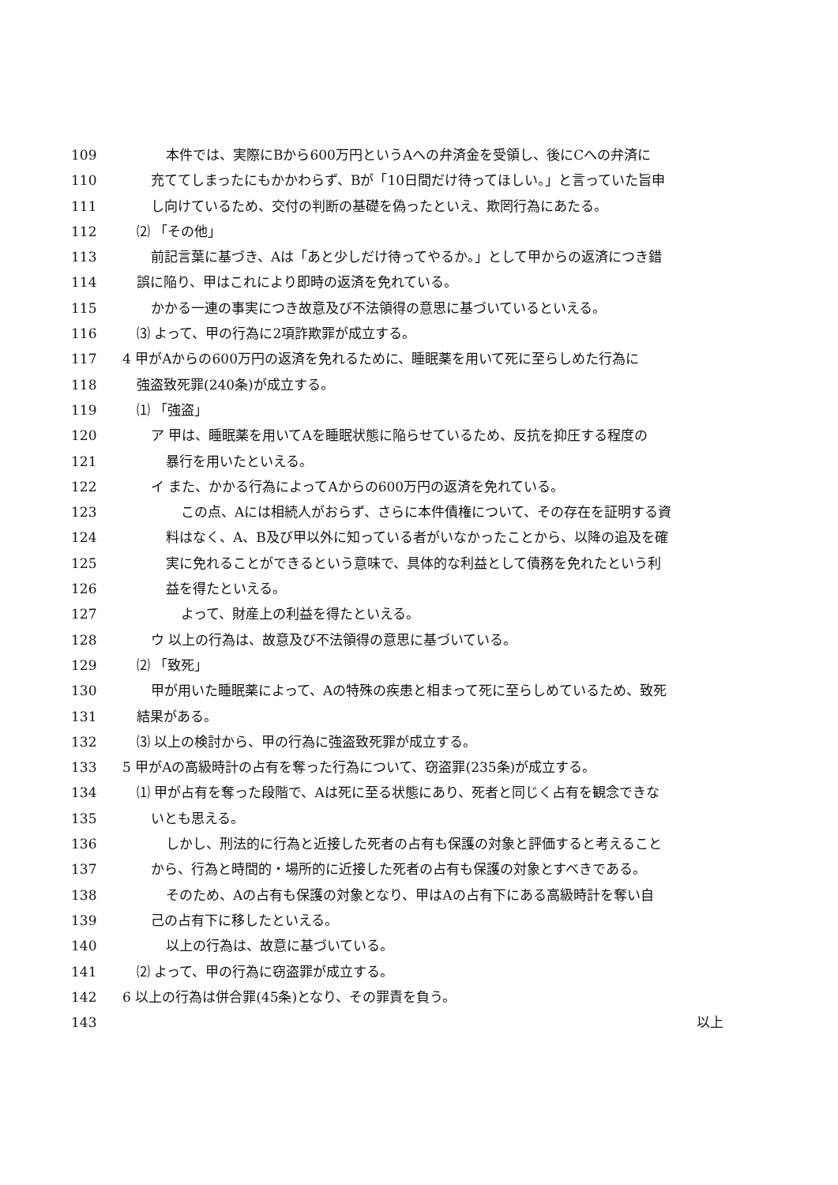109 本件では、実際にBから600万円というAへの弁済金を受領し、後にCへの弁済に
110 充ててしまったにもかかわらず、Bが「10日間だけ待ってほしい。」と言っていた旨申
111 し向けているため、交付の判断の基礎を偽ったといえ、欺罔行為にあたる。
112 ⑵ 「その他」
113 前記言葉に基づき、Aは「あと少しだけ待ってやるか。」として甲からの返済につき錯
114 誤に陥り、甲はこれにより即時の返済を免れている。
115 かかる一連の事実につき故意及び不法領得の意思に基づいているといえる。
116 ⑶ よって、甲の行為に2項詐欺罪が成立する。
117 4 甲がAからの600万円の返済を免れるために、睡眠薬を用いて死に至らしめた行為に
118 強盗致死罪(240条)が成立する。
119 ⑴ 「強盗」
120 ア 甲は、睡眠薬を用いてAを睡眠状態に陥らせているため、反抗を抑圧する程度の
121 暴行を用いたといえる。
122 イ また、かかる行為によってAからの600万円の返済を免れている。
123 この点、Aには相続人がおらず、さらに本件債権について、その存在を証明する資
124 料はなく、A、B及び甲以外に知っている者がいなかったことから、以降の追及を確
125 実に免れることができるという意味で、具体的な利益として債務を免れたという利
126 益を得たといえる。
127 よって、財産上の利益を得たといえる。
128 ウ 以上の行為は、故意及び不法領得の意思に基づいている。
129 ⑵ 「致死」
130 甲が用いた睡眠薬によって、Aの特殊の疾患と相まって死に至らしめているため、致死
131 結果がある。
132 ⑶ 以上の検討から、甲の行為に強盗致死罪が成立する。
133 5 甲がAの高級時計の占有を奪った行為について、窃盗罪(235条)が成立する。
134 ⑴ 甲が占有を奪った段階で、Aは死に至る状態にあり、死者と同じく占有を観念できな
135 いとも思える。
136 しかし、刑法的に行為と近接した死者の占有も保護の対象と評価すると考えること
137 から、行為と時間的・場所的に近接した死者の占有も保護の対象とすべきである。
138 そのため、Aの占有も保護の対象となり、甲はAの占有下にある高級時計を奪い自
139 己の占有下に移したといえる。
140 以上の行為は、故意に基づいている。
141 ⑵ よって、甲の行為に窃盗罪が成立する。
142 6 以上の行為は併合罪(45条)となり、その罪責を負う。
143 以上